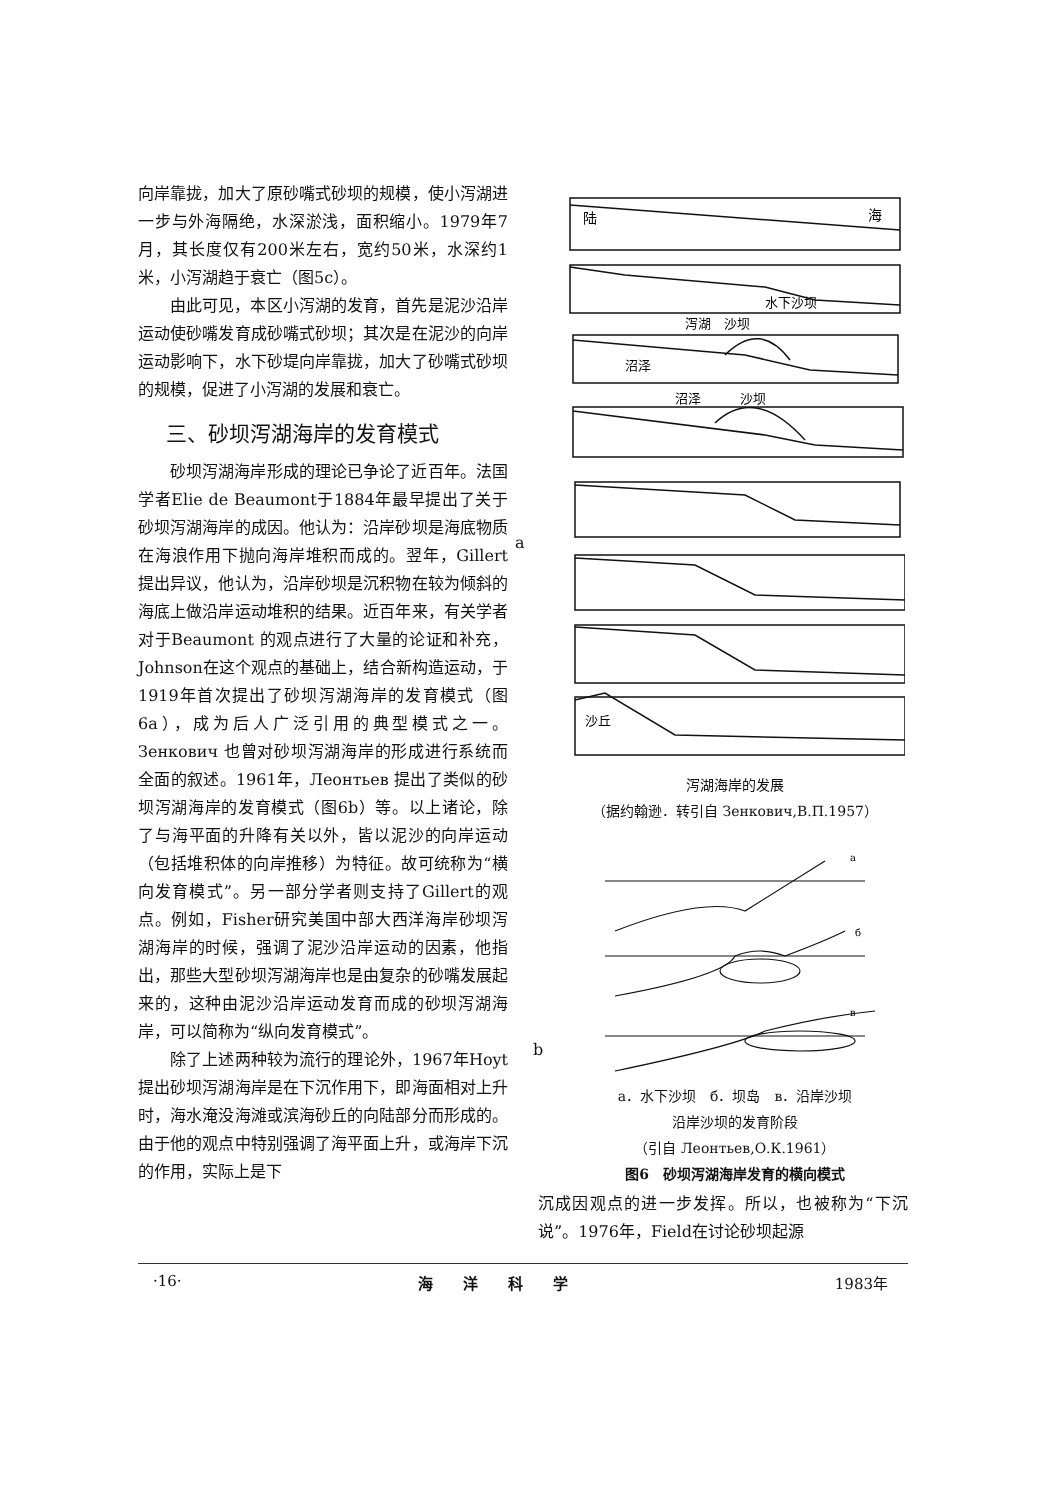向岸靠拢，加大了原砂嘴式砂坝的规模，使小泻湖进一步与外海隔绝，水深淤浅，面积缩小。1979年7月，其长度仅有200米左右，宽约50米，水深约1米，小泻湖趋于衰亡（图5c）。
由此可见，本区小泻湖的发育，首先是泥沙沿岸运动使砂嘴发育成砂嘴式砂坝；其次是在泥沙的向岸运动影响下，水下砂堤向岸靠拢，加大了砂嘴式砂坝的规模，促进了小泻湖的发展和衰亡。
三、砂坝泻湖海岸的发育模式
砂坝泻湖海岸形成的理论已争论了近百年。法国学者Elie de Beaumont于1884年最早提出了关于砂坝泻湖海岸的成因。他认为：沿岸砂坝是海底物质在海浪作用下抛向海岸堆积而成的。翌年，Gillert提出异议，他认为，沿岸砂坝是沉积物在较为倾斜的海底上做沿岸运动堆积的结果。近百年来，有关学者对于Beaumont 的观点进行了大量的论证和补充，Johnson在这个观点的基础上，结合新构造运动，于1919年首次提出了砂坝泻湖海岸的发育模式（图6a），成为后人广泛引用的典型模式之一。Зенкович 也曾对砂坝泻湖海岸的形成进行系统而全面的叙述。1961年，Леонтьев 提出了类似的砂坝泻湖海岸的发育模式（图6b）等。以上诸论，除了与海平面的升降有关以外，皆以泥沙的向岸运动（包括堆积体的向岸推移）为特征。故可统称为“横向发育模式”。另一部分学者则支持了Gillert的观点。例如，Fisher研究美国中部大西洋海岸砂坝泻湖海岸的时候，强调了泥沙沿岸运动的因素，他指出，那些大型砂坝泻湖海岸也是由复杂的砂嘴发展起来的，这种由泥沙沿岸运动发育而成的砂坝泻湖海岸，可以简称为“纵向发育模式”。
除了上述两种较为流行的理论外，1967年Hoyt提出砂坝泻湖海岸是在下沉作用下，即海面相对上升时，海水淹没海滩或滨海砂丘的向陆部分而形成的。由于他的观点中特别强调了海平面上升，或海岸下沉的作用，实际上是下
a
b
陆
海
水下沙坝
泻湖　沙坝
沼泽
沼泽　　　沙坝
沙丘
泻湖海岸的发展
（据约翰逊．转引自 Зенкович,В.П.1957）
a
б
в
a．水下沙坝　б．坝岛　в．沿岸沙坝
沿岸沙坝的发育阶段
（引自 Леонтьев,О.К.1961）
图6　砂坝泻湖海岸发育的横向模式
沉成因观点的进一步发挥。所以，也被称为“下沉说”。1976年，Field在讨论砂坝起源
·16· 海洋科学 1983年